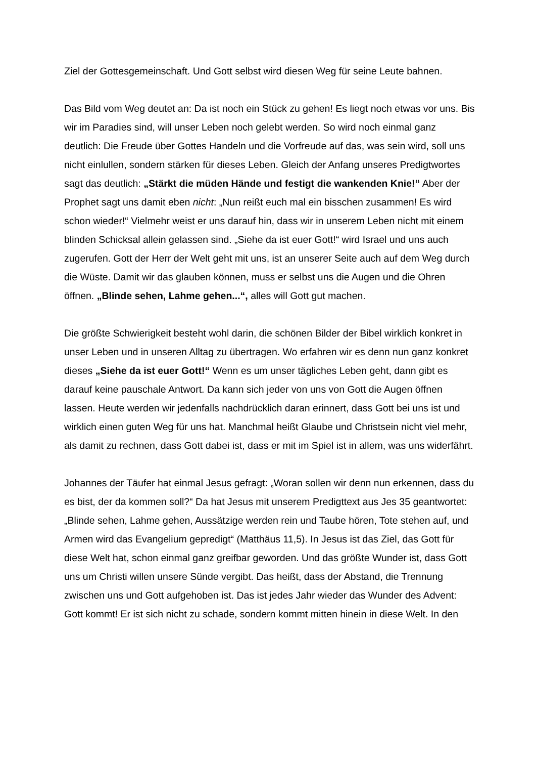Ziel der Gottesgemeinschaft. Und Gott selbst wird diesen Weg für seine Leute bahnen.
Das Bild vom Weg deutet an: Da ist noch ein Stück zu gehen! Es liegt noch etwas vor uns. Bis wir im Paradies sind, will unser Leben noch gelebt werden. So wird noch einmal ganz deutlich: Die Freude über Gottes Handeln und die Vorfreude auf das, was sein wird, soll uns nicht einlullen, sondern stärken für dieses Leben. Gleich der Anfang unseres Predigtwortes sagt das deutlich: „Stärkt die müden Hände und festigt die wankenden Knie!“ Aber der Prophet sagt uns damit eben nicht: „Nun reißt euch mal ein bisschen zusammen! Es wird schon wieder!“ Vielmehr weist er uns darauf hin, dass wir in unserem Leben nicht mit einem blinden Schicksal allein gelassen sind. „Siehe da ist euer Gott!“ wird Israel und uns auch zugerufen. Gott der Herr der Welt geht mit uns, ist an unserer Seite auch auf dem Weg durch die Wüste. Damit wir das glauben können, muss er selbst uns die Augen und die Ohren öffnen. „Blinde sehen, Lahme gehen...“, alles will Gott gut machen.
Die größte Schwierigkeit besteht wohl darin, die schönen Bilder der Bibel wirklich konkret in unser Leben und in unseren Alltag zu übertragen. Wo erfahren wir es denn nun ganz konkret dieses „Siehe da ist euer Gott!“ Wenn es um unser tägliches Leben geht, dann gibt es darauf keine pauschale Antwort. Da kann sich jeder von uns von Gott die Augen öffnen lassen. Heute werden wir jedenfalls nachdrücklich daran erinnert, dass Gott bei uns ist und wirklich einen guten Weg für uns hat. Manchmal heißt Glaube und Christsein nicht viel mehr, als damit zu rechnen, dass Gott dabei ist, dass er mit im Spiel ist in allem, was uns widerfährt.
Johannes der Täufer hat einmal Jesus gefragt: „Woran sollen wir denn nun erkennen, dass du es bist, der da kommen soll?“ Da hat Jesus mit unserem Predigttext aus Jes 35 geantwortet: „Blinde sehen, Lahme gehen, Aussätzige werden rein und Taube hören, Tote stehen auf, und Armen wird das Evangelium gepredigt“ (Matthäus 11,5). In Jesus ist das Ziel, das Gott für diese Welt hat, schon einmal ganz greifbar geworden. Und das größte Wunder ist, dass Gott uns um Christi willen unsere Sünde vergibt. Das heißt, dass der Abstand, die Trennung zwischen uns und Gott aufgehoben ist. Das ist jedes Jahr wieder das Wunder des Advent: Gott kommt! Er ist sich nicht zu schade, sondern kommt mitten hinein in diese Welt. In den